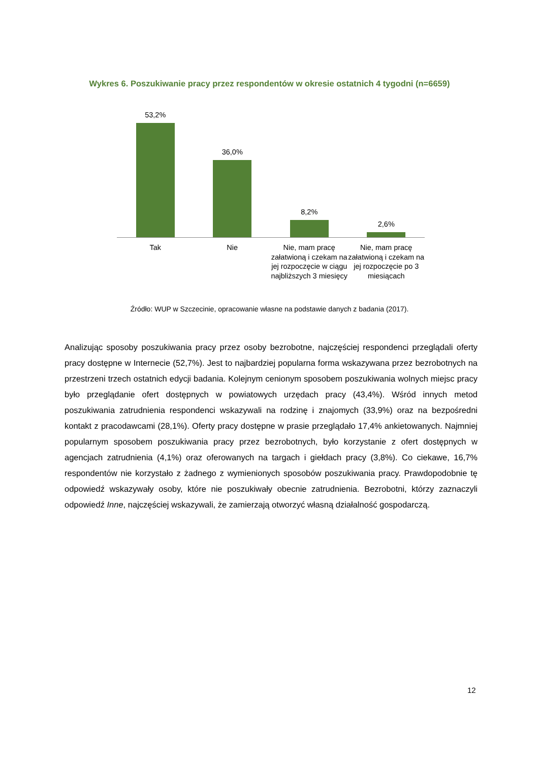Wykres 6. Poszukiwanie pracy przez respondentów w okresie ostatnich 4 tygodni (n=6659)
53,2%
36,0%
8,2%
2,6%
Tak Nie Nie, mam pracę załatwioną i czekam na jej rozpoczęcie w ciągu najbliższych 3 miesięcy
Nie, mam pracę załatwioną i czekam na jej rozpoczęcie po 3 miesiącach
Źródło: WUP w Szczecinie, opracowanie własne na podstawie danych z badania (2017).
Analizując sposoby poszukiwania pracy przez osoby bezrobotne, najczęściej respondenci przeglądali oferty pracy dostępne w Internecie (52,7%). Jest to najbardziej popularna forma wskazywana przez bezrobotnych na przestrzeni trzech ostatnich edycji badania. Kolejnym cenionym sposobem poszukiwania wolnych miejsc pracy było przeglądanie ofert dostępnych w powiatowych urzędach pracy (43,4%). Wśród innych metod poszukiwania zatrudnienia respondenci wskazywali na rodzinę i znajomych (33,9%) oraz na bezpośredni kontakt z pracodawcami (28,1%). Oferty pracy dostępne w prasie przeglądało 17,4% ankietowanych. Najmniej popularnym sposobem poszukiwania pracy przez bezrobotnych, było korzystanie z ofert dostępnych w agencjach zatrudnienia (4,1%) oraz oferowanych na targach i giełdach pracy (3,8%). Co ciekawe, 16,7% respondentów nie korzystało z żadnego z wymienionych sposobów poszukiwania pracy. Prawdopodobnie tę odpowiedź wskazywały osoby, które nie poszukiwały obecnie zatrudnienia. Bezrobotni, którzy zaznaczyli odpowiedź Inne, najczęściej wskazywali, że zamierzają otworzyć własną działalność gospodarczą.
12